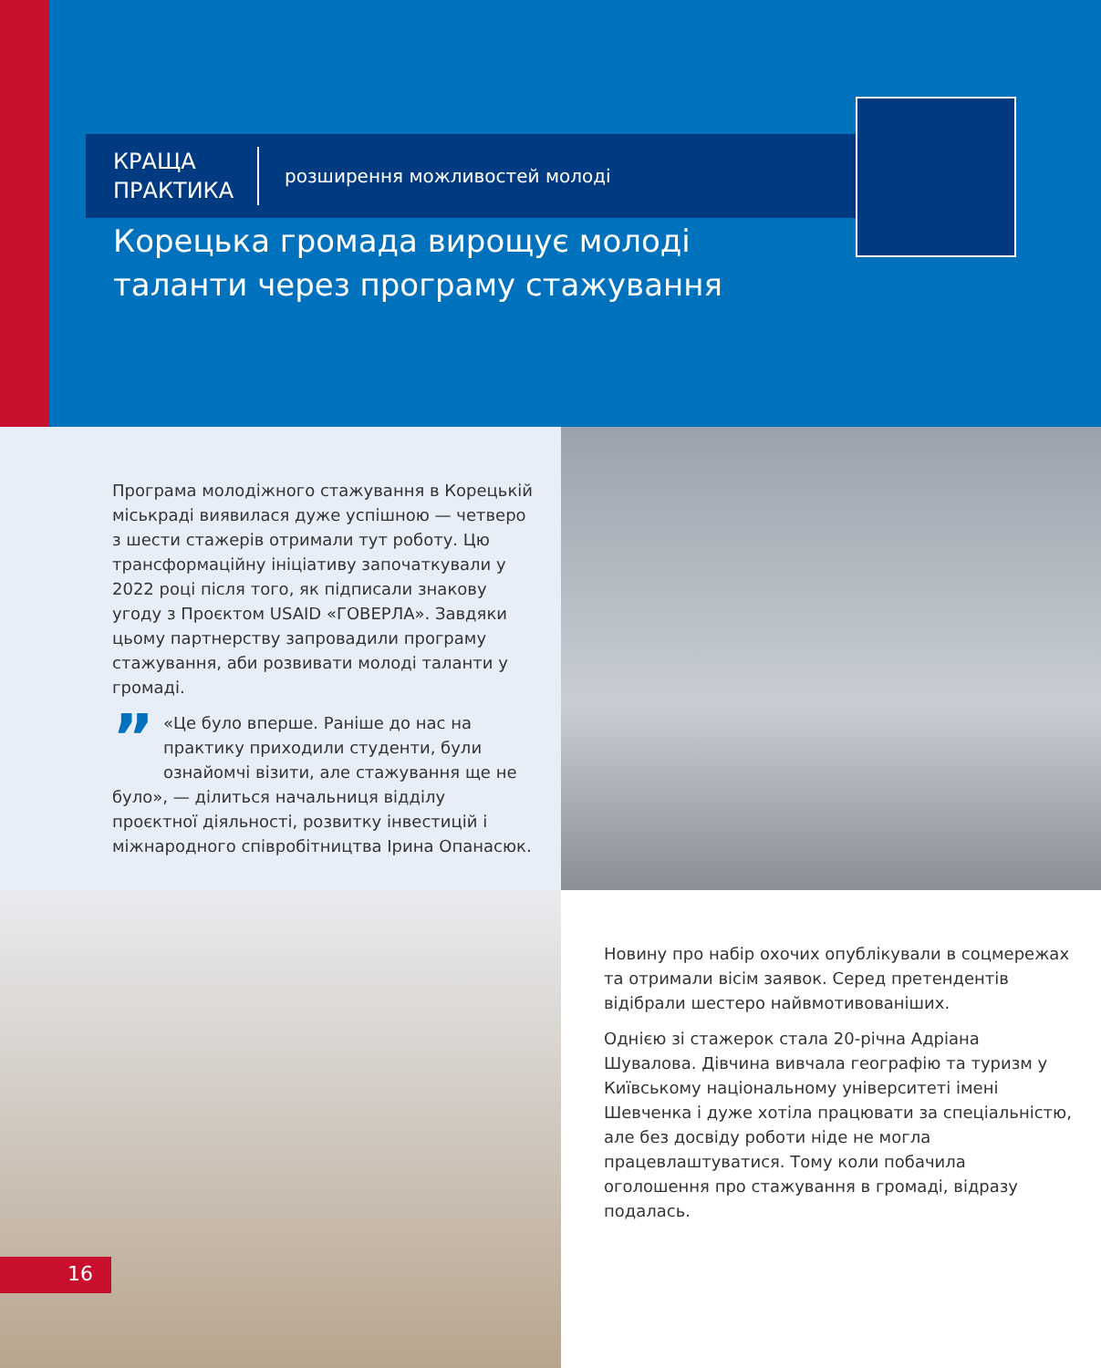КРАЩА
ПРАКТИКА
розширення можливостей молоді
Корецька громада вирощує молоді
таланти через програму стажування
Програма молодіжного стажування в Корецькій міськраді виявилася дуже успішною — четверо з шести стажерів отримали тут роботу. Цю трансформаційну ініціативу започаткували у 2022 році після того, як підписали знакову угоду з Проєктом USAID «ГОВЕРЛА». Завдяки цьому партнерству запровадили програму стажування, аби розвивати молоді таланти у громаді.
” «Це було вперше. Раніше до нас на практику приходили студенти, були ознайомчі візити, але стажування ще не було», — ділиться начальниця відділу проєктної діяльності, розвитку інвестицій і міжнародного співробітництва Ірина Опанасюк.
16
Новину про набір охочих опублікували в соцмережах та отримали вісім заявок. Серед претендентів відібрали шестеро найвмотивованіших.
Однією зі стажерок стала 20-річна Адріана Шувалова. Дівчина вивчала географію та туризм у Київському національному університеті імені Шевченка і дуже хотіла працювати за спеціальністю, але без досвіду роботи ніде не могла працевлаштуватися. Тому коли побачила оголошення про стажування в громаді, відразу подалась.